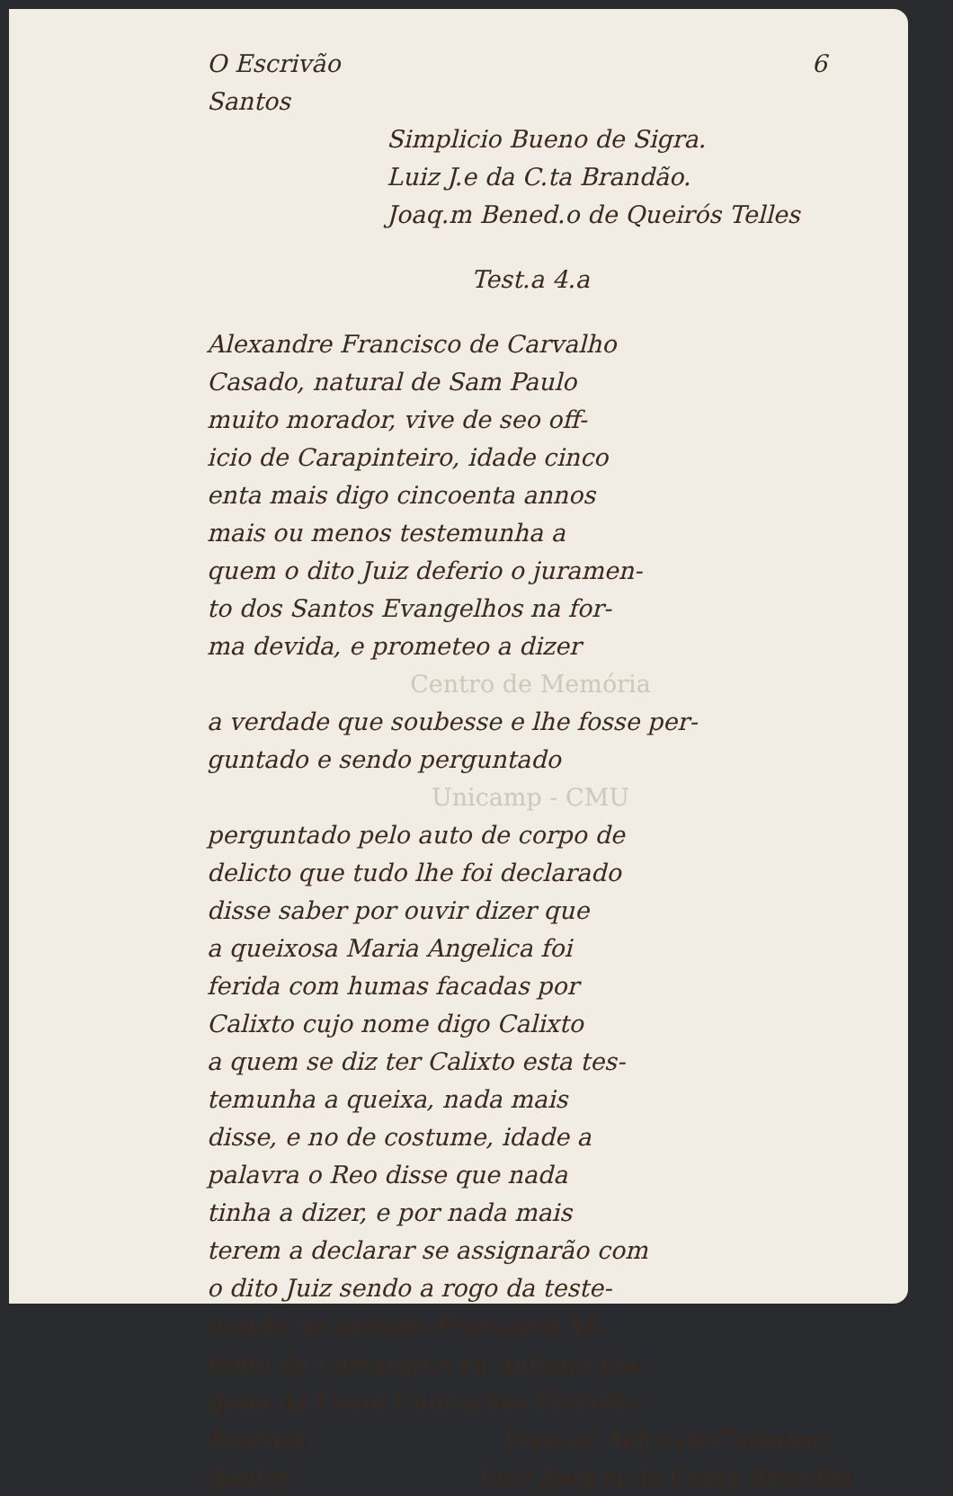6
O Escrivão
Santos
Simplicio Bueno de Sigra.
Luiz J.e da C.ta Brandão.
Joaq.m Bened.o de Queirós Telles
Test.a 4.a
Alexandre Francisco de Carvalho
Casado, natural de Sam Paulo
muito morador, vive de seo off-
icio de Carapinteiro, idade cinco
enta mais digo cincoenta annos
mais ou menos testemunha a
quem o dito Juiz deferio o juramen-
to dos Santos Evangelhos na for-
ma devida, e prometeo a dizer
Centro de Memória
a verdade que soubesse e lhe fosse per-
guntado e sendo perguntado
Unicamp - CMU
perguntado pelo auto de corpo de
delicto que tudo lhe foi declarado
disse saber por ouvir dizer que
a queixosa Maria Angelica foi
ferida com humas facadas por
Calixto cujo nome digo Calixto
a quem se diz ter Calixto esta tes-
temunha a queixa, nada mais
disse, e no de costume, idade a
palavra o Reo disse que nada
tinha a dizer, e por nada mais
terem a declarar se assignarão com
o dito Juiz sendo a rogo da teste-
munha se assigna Francisco An-
tonio de Camargo e eu Antonio Joa-
quim da Costa Guimarães Escrivão.
Escrivão Fran.co Ant.o de Camargo
Santos Luiz Joaq.m da Costa Brandão